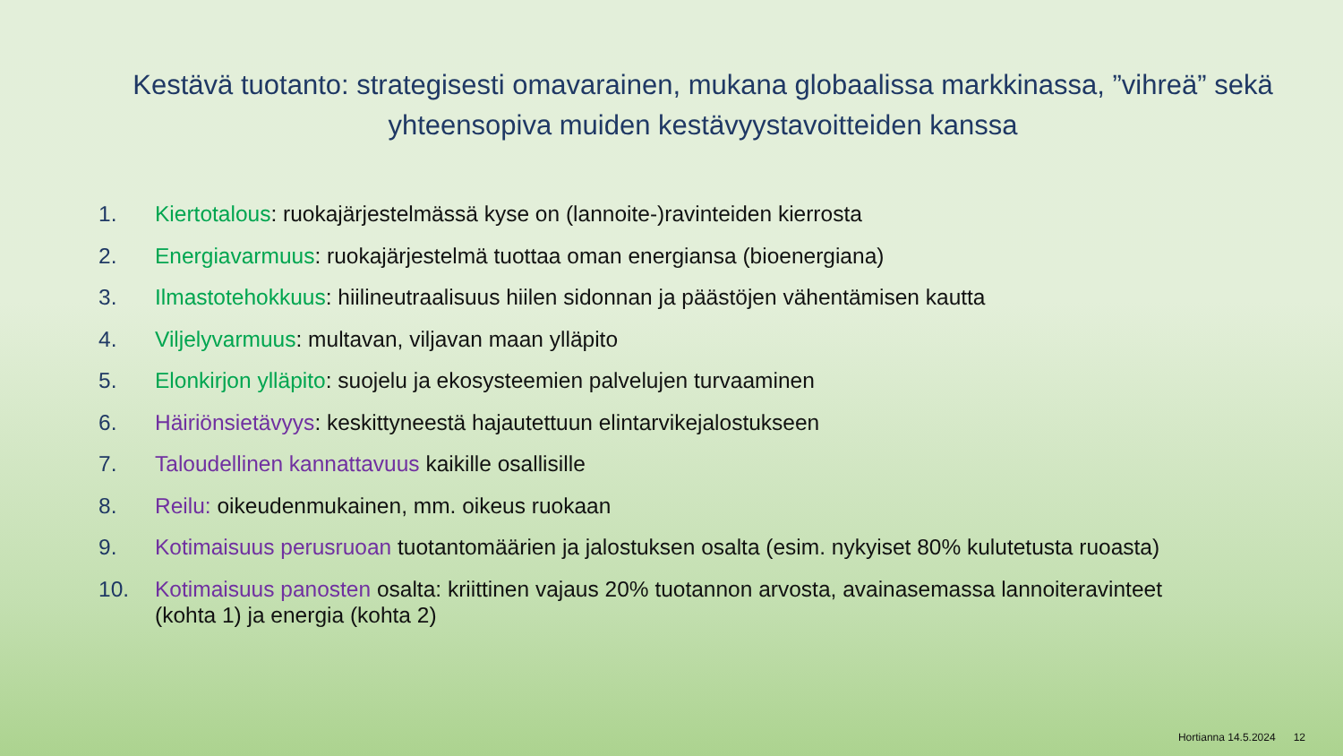Kestävä tuotanto: strategisesti omavarainen, mukana globaalissa markkinassa, ”vihreä” sekä yhteensopiva muiden kestävyystavoitteiden kanssa
1. Kiertotalous: ruokajärjestelmässä kyse on (lannoite-)ravinteiden kierrosta
2. Energiavarmuus: ruokajärjestelmä tuottaa oman energiansa (bioenergiana)
3. Ilmastotehokkuus: hiilineutraalisuus hiilen sidonnan ja päästöjen vähentämisen kautta
4. Viljelyvarmuus: multavan, viljavan maan ylläpito
5. Elonkirjon ylläpito: suojelu ja ekosysteemien palvelujen turvaaminen
6. Häiriönsietävyys: keskittyneestä hajautettuun elintarvikejalostukseen
7. Taloudellinen kannattavuus kaikille osallisille
8. Reilu: oikeudenmukainen, mm. oikeus ruokaan
9. Kotimaisuus perusruoan tuotantomäärien ja jalostuksen osalta (esim. nykyiset 80% kulutetusta ruoasta)
10. Kotimaisuus panosten osalta: kriittinen vajaus 20% tuotannon arvosta, avainasemassa lannoiteravinteet (kohta 1) ja energia (kohta 2)
Hortianna 14.5.2024 12